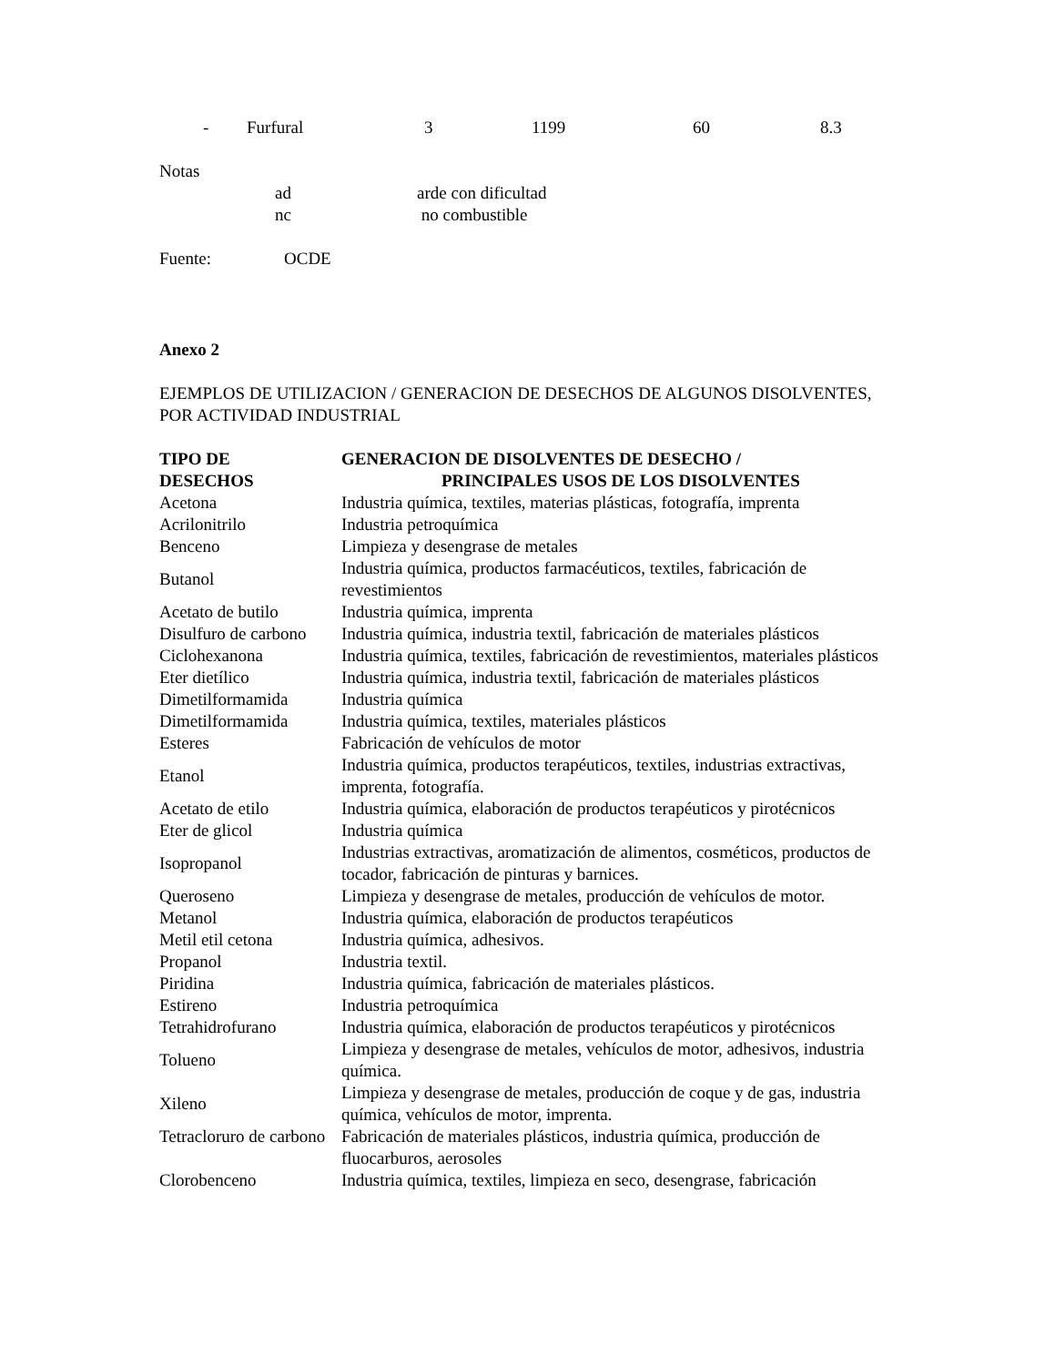| - | Furfural | 3 | 1199 | 60 | 8.3 |
Notas
| ad | arde con dificultad |
| nc | no combustible |
Fuente: OCDE
Anexo 2
EJEMPLOS DE UTILIZACION / GENERACION DE DESECHOS DE ALGUNOS DISOLVENTES, POR ACTIVIDAD INDUSTRIAL
| TIPO DE DESECHOS | GENERACION DE DISOLVENTES DE DESECHO / PRINCIPALES USOS DE LOS DISOLVENTES |
| --- | --- |
| Acetona | Industria química, textiles, materias plásticas, fotografía, imprenta |
| Acrilonitrilo | Industria petroquímica |
| Benceno | Limpieza y desengrase de metales |
| Butanol | Industria química, productos farmacéuticos, textiles, fabricación de revestimientos |
| Acetato de butilo | Industria química, imprenta |
| Disulfuro de carbono | Industria química, industria textil, fabricación de materiales plásticos |
| Ciclohexanona | Industria química, textiles, fabricación de revestimientos, materiales plásticos |
| Eter dietílico | Industria química, industria textil, fabricación de materiales plásticos |
| Dimetilformamida | Industria química |
| Dimetilformamida | Industria química, textiles, materiales plásticos |
| Esteres | Fabricación de vehículos de motor |
| Etanol | Industria química, productos terapéuticos, textiles, industrias extractivas, imprenta, fotografía. |
| Acetato de etilo | Industria química, elaboración de productos terapéuticos y pirotécnicos |
| Eter de glicol | Industria química |
| Isopropanol | Industrias extractivas, aromatización de alimentos, cosméticos, productos de tocador, fabricación de pinturas y barnices. |
| Queroseno | Limpieza y desengrase de metales, producción de vehículos de motor. |
| Metanol | Industria química, elaboración de productos terapéuticos |
| Metil etil cetona | Industria química, adhesivos. |
| Propanol | Industria textil. |
| Piridina | Industria química, fabricación de materiales plásticos. |
| Estireno | Industria petroquímica |
| Tetrahidrofurano | Industria química, elaboración de productos terapéuticos y pirotécnicos |
| Tolueno | Limpieza y desengrase de metales, vehículos de motor, adhesivos, industria química. |
| Xileno | Limpieza y desengrase de metales, producción de coque y de gas, industria química, vehículos de motor, imprenta. |
| Tetracloruro de carbono | Fabricación de materiales plásticos, industria química, producción de fluocarburos, aerosoles |
| Clorobenceno | Industria química, textiles, limpieza en seco, desengrase, fabricación |